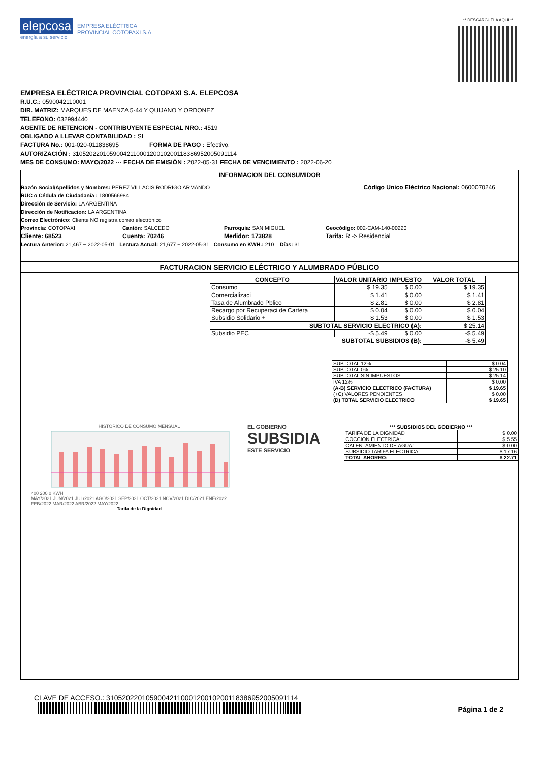elepcosa
energía a su servicio
EMPRESA ELÉCTRICA
PROVINCIAL COTOPAXI S.A.
** DESCARGUELA AQUI **
EMPRESA ELÉCTRICA PROVINCIAL COTOPAXI S.A. ELEPCOSA
R.U.C.: 0590042110001
DIR. MATRIZ: MARQUES DE MAENZA 5-44 Y QUIJANO Y ORDONEZ
TELEFONO: 032994440
AGENTE DE RETENCION - CONTRIBUYENTE ESPECIAL NRO.: 4519
OBLIGADO A LLEVAR CONTABILIDAD : SI
FACTURA No.: 001-020-011838695 FORMA DE PAGO : Efectivo.
AUTORIZACIÓN : 3105202201059004211000120010200118386952005091114
MES DE CONSUMO: MAYO/2022 --- FECHA DE EMISIÓN : 2022-05-31 FECHA DE VENCIMIENTO : 2022-06-20
INFORMACION DEL CONSUMIDOR
Razón Social/Apellidos y Nombres: PEREZ VILLACIS RODRIGO ARMANDO Código Unico Eléctrico Nacional: 0600070246
RUC o Cédula de Ciudadanía : 1800566984
Dirección de Servicio: LA ARGENTINA
Dirección de Notificacion: LA ARGENTINA
Correo Electrónico: Cliente NO registra correo electrónico
Provincia: COTOPAXI Cantón: SALCEDO Parroquia: SAN MIGUEL Geocódigo: 002-CAM-140-00220
Cliente: 68523 Cuenta: 70246 Medidor: 173828 Tarifa: R -> Residencial
Lectura Anterior: 21,467 ~ 2022-05-01 Lectura Actual: 21,677 ~ 2022-05-31 Consumo en KWH.: 210 Días: 31
FACTURACION SERVICIO ELÉCTRICO Y ALUMBRADO PÚBLICO
| CONCEPTO | VALOR UNITARIO | IMPUESTO | VALOR TOTAL |
| --- | --- | --- | --- |
| Consumo | $ 19.35 | $ 0.00 | $ 19.35 |
| Comercializaci | $ 1.41 | $ 0.00 | $ 1.41 |
| Tasa de Alumbrado Pblico | $ 2.81 | $ 0.00 | $ 2.81 |
| Recargo por Recuperaci de Cartera | $ 0.04 | $ 0.00 | $ 0.04 |
| Subsidio Solidario + | $ 1.53 | $ 0.00 | $ 1.53 |
| SUBTOTAL SERVICIO ELECTRICO (A): | | | $ 25.14 |
| Subsidio PEC | -$ 5.49 | $ 0.00 | -$ 5.49 |
| SUBTOTAL SUBSIDIOS (B): | | | -$ 5.49 |
| SUBTOTAL 12% | $ 0.04 |
| SUBTOTAL 0% | $ 25.10 |
| SUBTOTAL SIN IMPUESTOS | $ 25.14 |
| IVA 12% | $ 0.00 |
| (A-B) SERVICIO ELECTRICO (FACTURA) | $ 19.65 |
| (+C) VALORES PENDIENTES | $ 0.00 |
| (D) TOTAL SERVICIO ELECTRICO | $ 19.65 |
HISTORICO DE CONSUMO MENSUAL
400 200 0 KWH
MAY/2021 JUN/2021 JUL/2021 AGO/2021 SEP/2021 OCT/2021 NOV/2021 DIC/2021 ENE/2022 FEB/2022 MAR/2022 ABR/2022 MAY/2022
Tarifa de la Dignidad
EL GOBIERNO
SUBSIDIA
ESTE SERVICIO
| *** SUBSIDIOS DEL GOBIERNO *** | |
| --- | --- |
| TARIFA DE LA DIGNIDAD | $ 0.00 |
| COCCION ELECTRICA: | $ 5.55 |
| CALENTAMIENTO DE AGUA: | $ 0.00 |
| SUBSIDIO TARIFA ELECTRICA: | $ 17.16 |
| TOTAL AHORRO: | $ 22.71 |
CLAVE DE ACCESO.: 3105202201059004211000120010200118386952005091114
Página 1 de 2